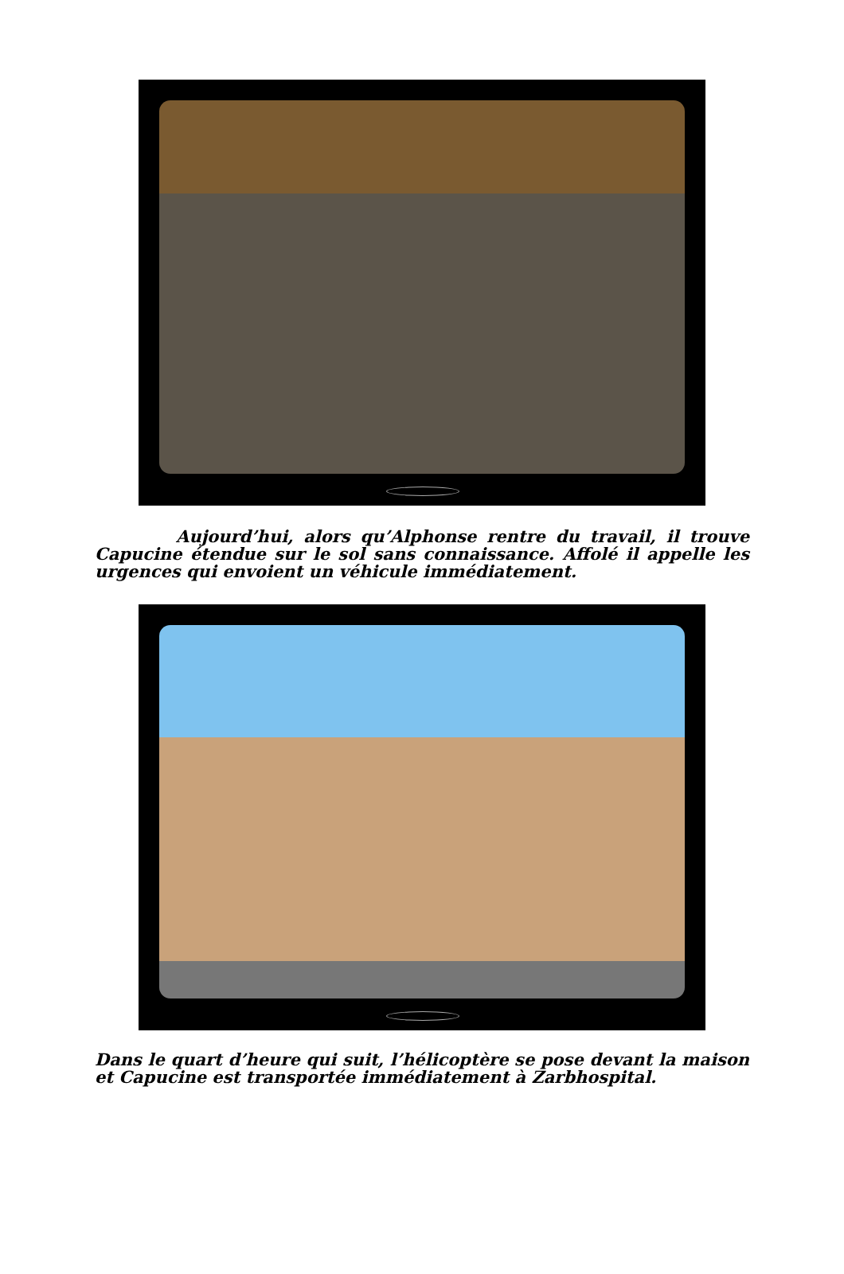Aujourd’hui, alors qu’Alphonse rentre du travail, il trouve Capucine étendue sur le sol sans connaissance. Affolé il appelle les urgences qui envoient un véhicule immédiatement.
Dans le quart d’heure qui suit, l’hélicoptère se pose devant la maison et Capucine est transportée immédiatement à Zarbhospital.